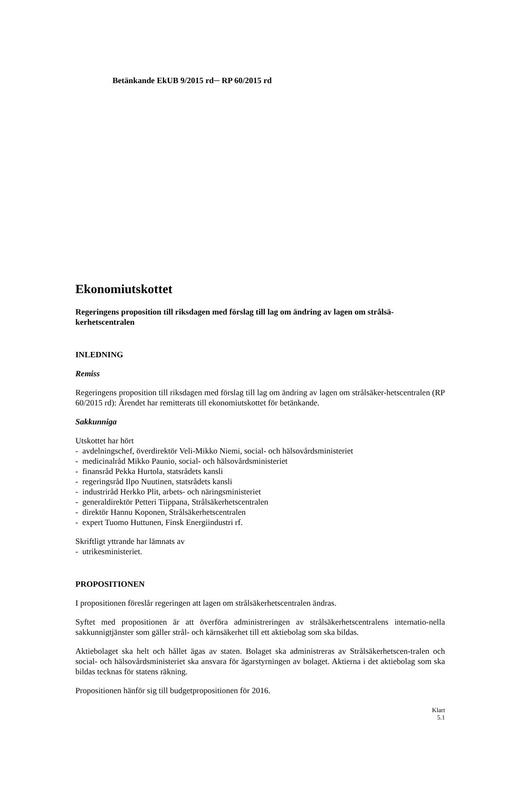Betänkande EkUB 9/2015 rd─ RP 60/2015 rd
Ekonomiutskottet
Regeringens proposition till riksdagen med förslag till lag om ändring av lagen om strålsä-kerhetscentralen
INLEDNING
Remiss
Regeringens proposition till riksdagen med förslag till lag om ändring av lagen om strålsäker-hetscentralen (RP 60/2015 rd): Ärendet har remitterats till ekonomiutskottet för betänkande.
Sakkunniga
Utskottet har hört
- avdelningschef, överdirektör Veli-Mikko Niemi, social- och hälsovårdsministeriet
- medicinalråd Mikko Paunio, social- och hälsovårdsministeriet
- finansråd Pekka Hurtola, statsrådets kansli
- regeringsråd Ilpo Nuutinen, statsrådets kansli
- industriråd Herkko Plit, arbets- och näringsministeriet
- generaldirektör Petteri Tiippana, Strålsäkerhetscentralen
- direktör Hannu Koponen, Strålsäkerhetscentralen
- expert Tuomo Huttunen, Finsk Energiindustri rf.
Skriftligt yttrande har lämnats av
- utrikesministeriet.
PROPOSITIONEN
I propositionen föreslår regeringen att lagen om strålsäkerhetscentralen ändras.
Syftet med propositionen är att överföra administreringen av strålsäkerhetscentralens internatio-nella sakkunnigtjänster som gäller strål- och kärnsäkerhet till ett aktiebolag som ska bildas.
Aktiebolaget ska helt och hållet ägas av staten. Bolaget ska administreras av Strålsäkerhetscen-tralen och social- och hälsovårdsministeriet ska ansvara för ägarstyrningen av bolaget. Aktierna i det aktiebolag som ska bildas tecknas för statens räkning.
Propositionen hänför sig till budgetpropositionen för 2016.
Klart
5.1